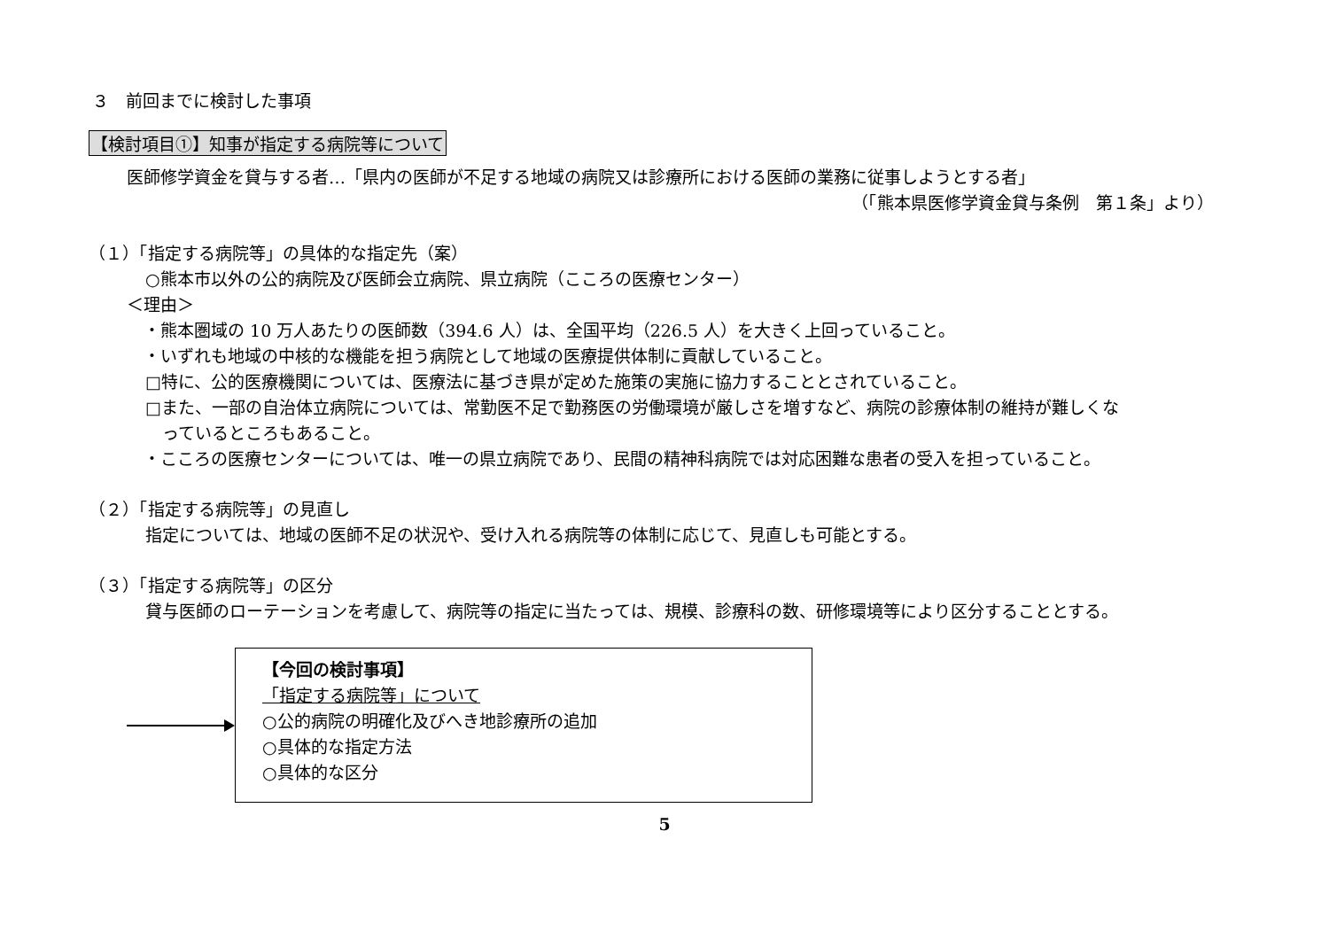３　前回までに検討した事項
【検討項目①】知事が指定する病院等について
医師修学資金を貸与する者…「県内の医師が不足する地域の病院又は診療所における医師の業務に従事しようとする者」
（「熊本県医修学資金貸与条例　第１条」より）
（１）「指定する病院等」の具体的な指定先（案）
○熊本市以外の公的病院及び医師会立病院、県立病院（こころの医療センター）
＜理由＞
　・熊本圏域の 10 万人あたりの医師数（394.6 人）は、全国平均（226.5 人）を大きく上回っていること。
　・いずれも地域の中核的な機能を担う病院として地域の医療提供体制に貢献していること。
□特に、公的医療機関については、医療法に基づき県が定めた施策の実施に協力することとされていること。
□また、一部の自治体立病院については、常勤医不足で勤務医の労働環境が厳しさを増すなど、病院の診療体制の維持が難しくな
　っているところもあること。
　・こころの医療センターについては、唯一の県立病院であり、民間の精神科病院では対応困難な患者の受入を担っていること。
（２）「指定する病院等」の見直し
指定については、地域の医師不足の状況や、受け入れる病院等の体制に応じて、見直しも可能とする。
（３）「指定する病院等」の区分
貸与医師のローテーションを考慮して、病院等の指定に当たっては、規模、診療科の数、研修環境等により区分することとする。
【今回の検討事項】
「指定する病院等」について
○公的病院の明確化及びへき地診療所の追加
○具体的な指定方法
○具体的な区分
5